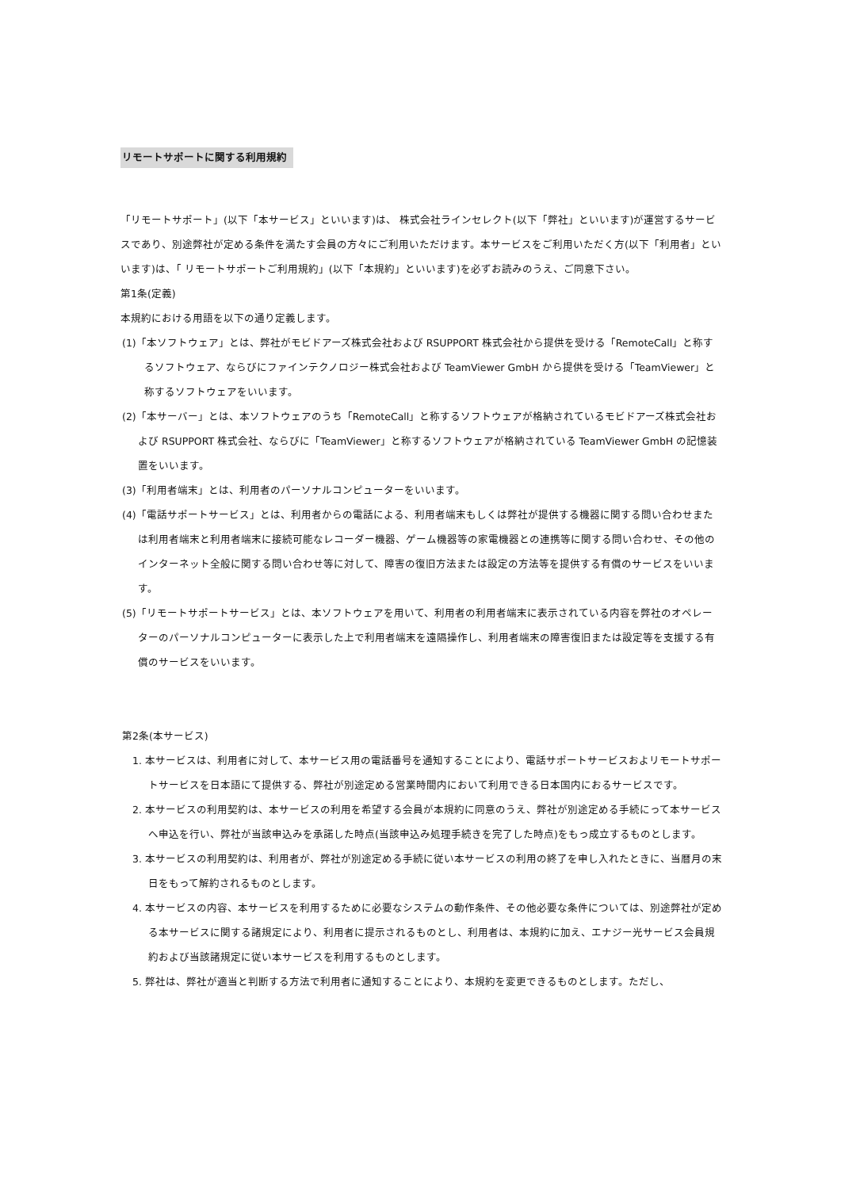リモートサポートに関する利用規約
「リモートサポート」(以下「本サービス」といいます)は、 株式会社ラインセレクト(以下「弊社」といいます)が運営するサービスであり、別途弊社が定める条件を満たす会員の方々にご利用いただけます。本サービスをご利用いただく方(以下「利用者」といいます)は、「 リモートサポートご利用規約」(以下「本規約」といいます)を必ずお読みのうえ、ご同意下さい。
第1条(定義)
本規約における用語を以下の通り定義します。
(1)「本ソフトウェア」とは、弊社がモビドアーズ株式会社および RSUPPORT 株式会社から提供を受ける「RemoteCall」と称するソフトウェア、ならびにファインテクノロジー株式会社および TeamViewer GmbH から提供を受ける「TeamViewer」と称するソフトウェアをいいます。
(2)「本サーバー」とは、本ソフトウェアのうち「RemoteCall」と称するソフトウェアが格納されているモビドアーズ株式会社および RSUPPORT 株式会社、ならびに「TeamViewer」と称するソフトウェアが格納されている TeamViewer GmbH の記憶装置をいいます。
(3)「利用者端末」とは、利用者のパーソナルコンピューターをいいます。
(4)「電話サポートサービス」とは、利用者からの電話による、利用者端末もしくは弊社が提供する機器に関する問い合わせまたは利用者端末と利用者端末に接続可能なレコーダー機器、ゲーム機器等の家電機器との連携等に関する問い合わせ、その他のインターネット全般に関する問い合わせ等に対して、障害の復旧方法または設定の方法等を提供する有償のサービスをいいます。
(5)「リモートサポートサービス」とは、本ソフトウェアを用いて、利用者の利用者端末に表示されている内容を弊社のオペレーターのパーソナルコンピューターに表示した上で利用者端末を遠隔操作し、利用者端末の障害復旧または設定等を支援する有償のサービスをいいます。
第2条(本サービス)
1. 本サービスは、利用者に対して、本サービス用の電話番号を通知することにより、電話サポートサービスおよリモートサポートサービスを日本語にて提供する、弊社が別途定める営業時間内において利用できる日本国内におるサービスです。
2. 本サービスの利用契約は、本サービスの利用を希望する会員が本規約に同意のうえ、弊社が別途定める手続にって本サービスへ申込を行い、弊社が当該申込みを承諾した時点(当該申込み処理手続きを完了した時点)をもっ成立するものとします。
3. 本サービスの利用契約は、利用者が、弊社が別途定める手続に従い本サービスの利用の終了を申し入れたときに、当暦月の末日をもって解約されるものとします。
4. 本サービスの内容、本サービスを利用するために必要なシステムの動作条件、その他必要な条件については、別途弊社が定める本サービスに関する諸規定により、利用者に提示されるものとし、利用者は、本規約に加え、エナジー光サービス会員規約および当該諸規定に従い本サービスを利用するものとします。
5. 弊社は、弊社が適当と判断する方法で利用者に通知することにより、本規約を変更できるものとします。ただし、